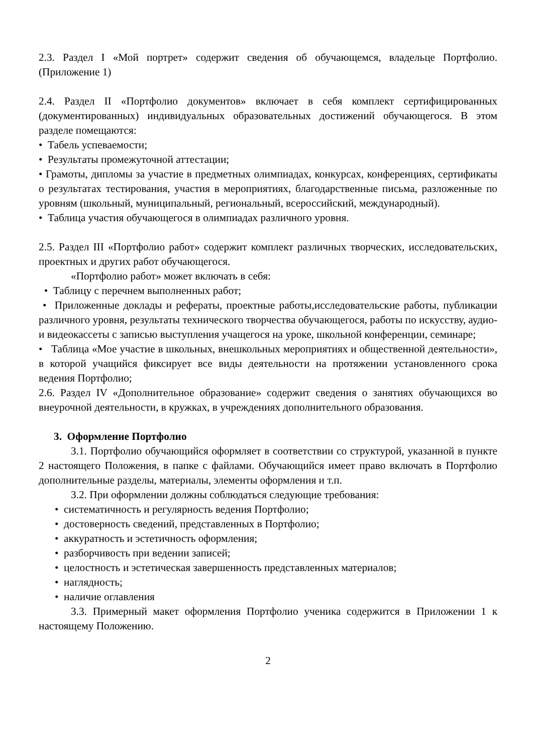2.3. Раздел I «Мой портрет» содержит сведения об обучающемся, владельце Портфолио. (Приложение 1)
2.4. Раздел II «Портфолио документов» включает в себя комплект сертифицированных (документированных) индивидуальных образовательных достижений обучающегося. В этом разделе помещаются:
• Табель успеваемости;
• Результаты промежуточной аттестации;
• Грамоты, дипломы за участие в предметных олимпиадах, конкурсах, конференциях, сертификаты о результатах тестирования, участия в мероприятиях, благодарственные письма, разложенные по уровням (школьный, муниципальный, региональный, всероссийский, международный).
• Таблица участия обучающегося в олимпиадах различного уровня.
2.5. Раздел III «Портфолио работ» содержит комплект различных творческих, исследовательских, проектных и других работ обучающегося.
«Портфолио работ» может включать в себя:
• Таблицу с перечнем выполненных работ;
• Приложенные доклады и рефераты, проектные работы,исследовательские работы, публикации различного уровня, результаты технического творчества обучающегося, работы по искусству, аудио- и видеокассеты с записью выступления учащегося на уроке, школьной конференции, семинаре;
• Таблица «Мое участие в школьных, внешкольных мероприятиях и общественной деятельности», в которой учащийся фиксирует все виды деятельности на протяжении установленного срока ведения Портфолио;
2.6. Раздел IV «Дополнительное образование» содержит сведения о занятиях обучающихся во внеурочной деятельности, в кружках, в учреждениях дополнительного образования.
3. Оформление Портфолио
3.1. Портфолио обучающийся оформляет в соответствии со структурой, указанной в пункте 2 настоящего Положения, в папке с файлами. Обучающийся имеет право включать в Портфолио дополнительные разделы, материалы, элементы оформления и т.п.
3.2. При оформлении должны соблюдаться следующие требования:
• систематичность и регулярность ведения Портфолио;
• достоверность сведений, представленных в Портфолио;
• аккуратность и эстетичность оформления;
• разборчивость при ведении записей;
• целостность и эстетическая завершенность представленных материалов;
• наглядность;
• наличие оглавления
3.3. Примерный макет оформления Портфолио ученика содержится в Приложении 1 к настоящему Положению.
2